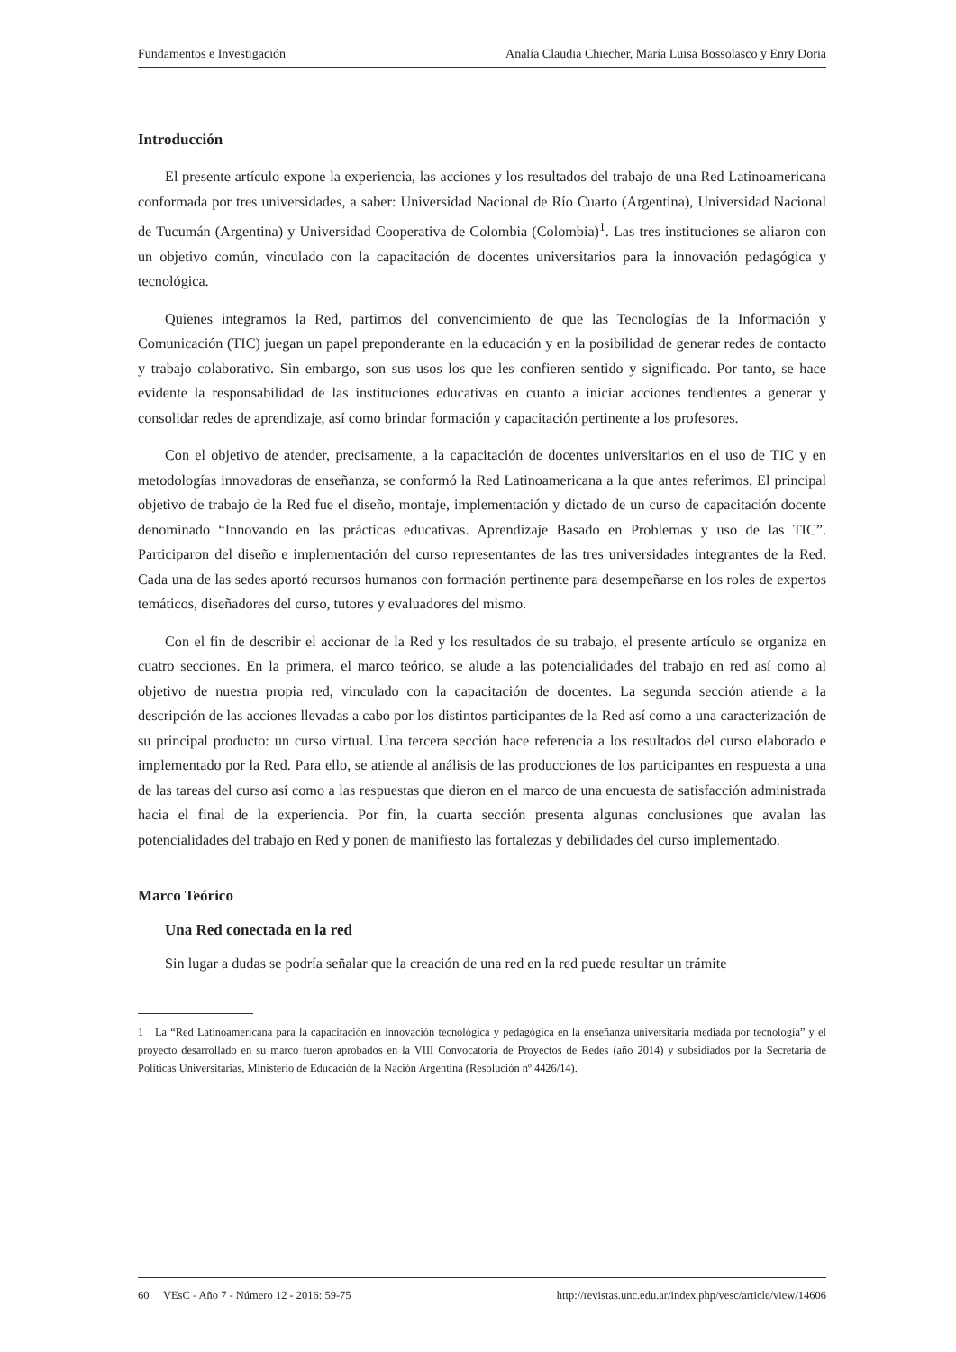Fundamentos e Investigación Analía Claudia Chiecher, María Luisa Bossolasco y Enry Doria
Introducción
El presente artículo expone la experiencia, las acciones y los resultados del trabajo de una Red Latinoamericana conformada por tres universidades, a saber: Universidad Nacional de Río Cuarto (Argentina), Universidad Nacional de Tucumán (Argentina) y Universidad Cooperativa de Colombia (Colombia)<sup>1</sup>. Las tres instituciones se aliaron con un objetivo común, vinculado con la capacitación de docentes universitarios para la innovación pedagógica y tecnológica.
Quienes integramos la Red, partimos del convencimiento de que las Tecnologías de la Información y Comunicación (TIC) juegan un papel preponderante en la educación y en la posibilidad de generar redes de contacto y trabajo colaborativo. Sin embargo, son sus usos los que les confieren sentido y significado. Por tanto, se hace evidente la responsabilidad de las instituciones educativas en cuanto a iniciar acciones tendientes a generar y consolidar redes de aprendizaje, así como brindar formación y capacitación pertinente a los profesores.
Con el objetivo de atender, precisamente, a la capacitación de docentes universitarios en el uso de TIC y en metodologías innovadoras de enseñanza, se conformó la Red Latinoamericana a la que antes referimos. El principal objetivo de trabajo de la Red fue el diseño, montaje, implementación y dictado de un curso de capacitación docente denominado “Innovando en las prácticas educativas. Aprendizaje Basado en Problemas y uso de las TIC”. Participaron del diseño e implementación del curso representantes de las tres universidades integrantes de la Red. Cada una de las sedes aportó recursos humanos con formación pertinente para desempeñarse en los roles de expertos temáticos, diseñadores del curso, tutores y evaluadores del mismo.
Con el fin de describir el accionar de la Red y los resultados de su trabajo, el presente artículo se organiza en cuatro secciones. En la primera, el marco teórico, se alude a las potencialidades del trabajo en red así como al objetivo de nuestra propia red, vinculado con la capacitación de docentes. La segunda sección atiende a la descripción de las acciones llevadas a cabo por los distintos participantes de la Red así como a una caracterización de su principal producto: un curso virtual. Una tercera sección hace referencia a los resultados del curso elaborado e implementado por la Red. Para ello, se atiende al análisis de las producciones de los participantes en respuesta a una de las tareas del curso así como a las respuestas que dieron en el marco de una encuesta de satisfacción administrada hacia el final de la experiencia. Por fin, la cuarta sección presenta algunas conclusiones que avalan las potencialidades del trabajo en Red y ponen de manifiesto las fortalezas y debilidades del curso implementado.
Marco Teórico
Una Red conectada en la red
Sin lugar a dudas se podría señalar que la creación de una red en la red puede resultar un trámite
1 La “Red Latinoamericana para la capacitación en innovación tecnológica y pedagógica en la enseñanza universitaria mediada por tecnología” y el proyecto desarrollado en su marco fueron aprobados en la VIII Convocatoria de Proyectos de Redes (año 2014) y subsidiados por la Secretaría de Políticas Universitarias, Ministerio de Educación de la Nación Argentina (Resolución nº 4426/14).
60 VEsC - Año 7 - Número 12 - 2016: 59-75 http://revistas.unc.edu.ar/index.php/vesc/article/view/14606